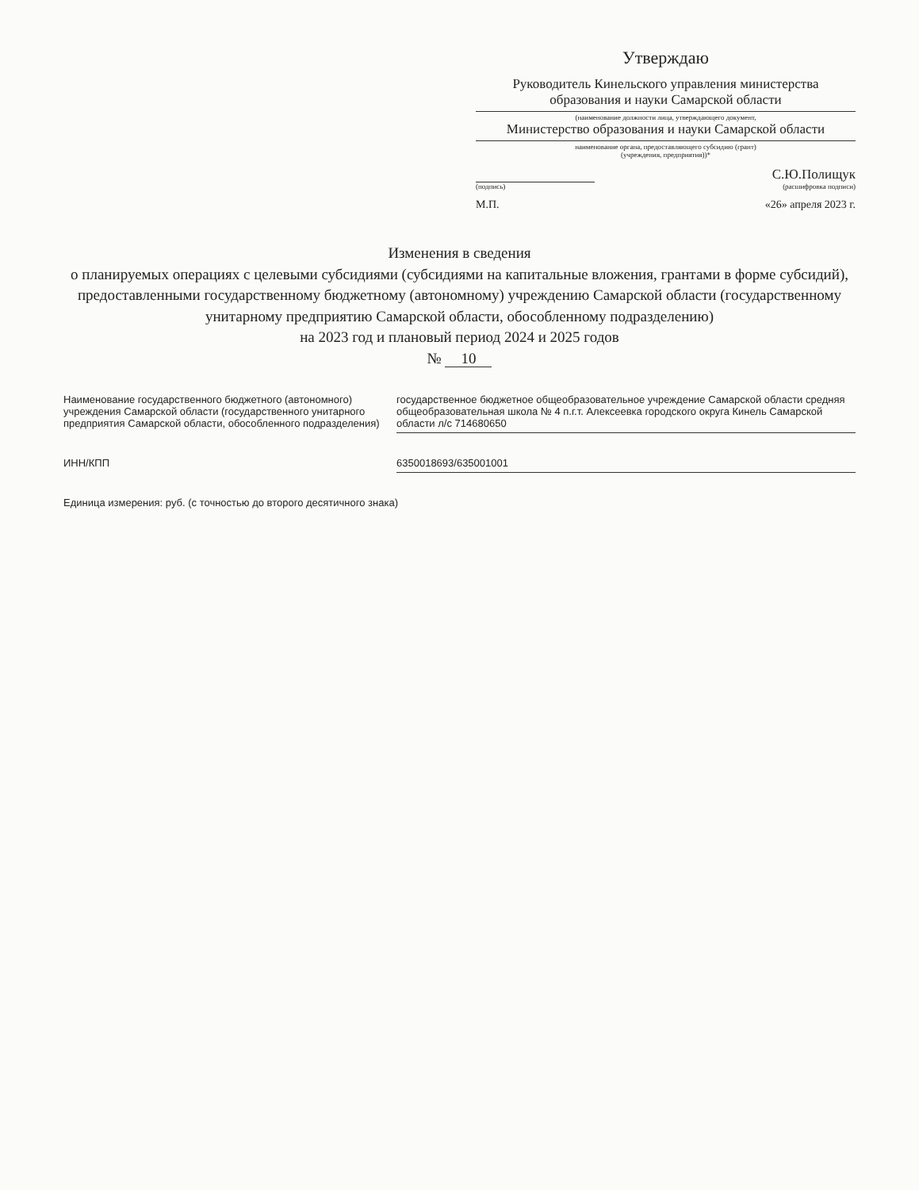Утверждаю
Руководитель Кинельского управления министерства образования и науки Самарской области
(наименование должности лица, утверждающего документ,
Министерство образования и науки Самарской области
наименование органа, предоставляющего субсидию (грант)
(учреждения, предприятия))*
С.Ю.Полищук
(подпись) (расшифровка подписи)
М.П. «26» апреля 2023 г.
Изменения в сведения
о планируемых операциях с целевыми субсидиями (субсидиями на капитальные вложения, грантами в форме субсидий), предоставленными государственному бюджетному (автономному) учреждению Самарской области (государственному унитарному предприятию Самарской области, обособленному подразделению)
на 2023 год и плановый период 2024 и 2025 годов
№ 10
Наименование государственного бюджетного (автономного) учреждения Самарской области (государственного унитарного предприятия Самарской области, обособленного подразделения)
государственное бюджетное общеобразовательное учреждение Самарской области средняя общеобразовательная школа № 4 п.г.т. Алексеевка городского округа Кинель Самарской области л/с 714680650
ИНН/КПП 6350018693/635001001
Единица измерения: руб. (с точностью до второго десятичного знака)